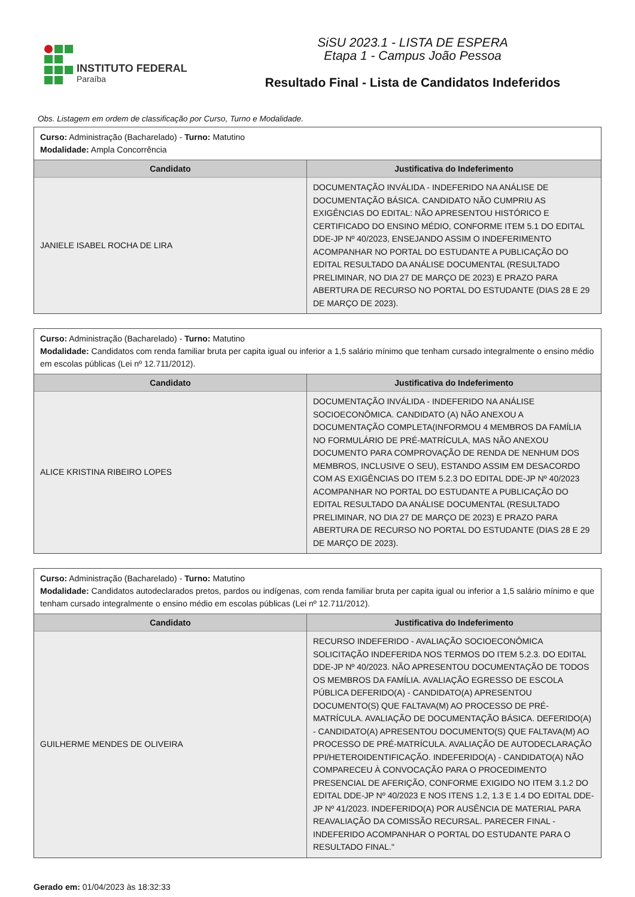INSTITUTO FEDERAL
Paraíba
SiSU 2023.1 - LISTA DE ESPERA
Etapa 1 - Campus João Pessoa
Resultado Final - Lista de Candidatos Indeferidos
Obs. Listagem em ordem de classificação por Curso, Turno e Modalidade.
Curso: Administração (Bacharelado) - Turno: Matutino
Modalidade: Ampla Concorrência
| Candidato | Justificativa do Indeferimento |
| --- | --- |
| JANIELE ISABEL ROCHA DE LIRA | DOCUMENTAÇÃO INVÁLIDA - INDEFERIDO NA ANÁLISE DE DOCUMENTAÇÃO BÁSICA. CANDIDATO NÃO CUMPRIU AS EXIGÊNCIAS DO EDITAL: NÃO APRESENTOU HISTÓRICO E CERTIFICADO DO ENSINO MÉDIO, CONFORME ITEM 5.1 DO EDITAL DDE-JP Nº 40/2023, ENSEJANDO ASSIM O INDEFERIMENTO ACOMPANHAR NO PORTAL DO ESTUDANTE A PUBLICAÇÃO DO EDITAL RESULTADO DA ANÁLISE DOCUMENTAL (RESULTADO PRELIMINAR, NO DIA 27 DE MARÇO DE 2023) E PRAZO PARA ABERTURA DE RECURSO NO PORTAL DO ESTUDANTE (DIAS 28 E 29 DE MARÇO DE 2023). |
Curso: Administração (Bacharelado) - Turno: Matutino
Modalidade: Candidatos com renda familiar bruta per capita igual ou inferior a 1,5 salário mínimo que tenham cursado integralmente o ensino médio em escolas públicas (Lei nº 12.711/2012).
| Candidato | Justificativa do Indeferimento |
| --- | --- |
| ALICE KRISTINA RIBEIRO LOPES | DOCUMENTAÇÃO INVÁLIDA - INDEFERIDO NA ANÁLISE SOCIOECONÔMICA. CANDIDATO (A) NÃO ANEXOU A DOCUMENTAÇÃO COMPLETA(INFORMOU 4 MEMBROS DA FAMÍLIA NO FORMULÁRIO DE PRÉ-MATRÍCULA, MAS NÃO ANEXOU DOCUMENTO PARA COMPROVAÇÃO DE RENDA DE NENHUM DOS MEMBROS, INCLUSIVE O SEU), ESTANDO ASSIM EM DESACORDO COM AS EXIGÊNCIAS DO ITEM 5.2.3 DO EDITAL DDE-JP Nº 40/2023 ACOMPANHAR NO PORTAL DO ESTUDANTE A PUBLICAÇÃO DO EDITAL RESULTADO DA ANÁLISE DOCUMENTAL (RESULTADO PRELIMINAR, NO DIA 27 DE MARÇO DE 2023) E PRAZO PARA ABERTURA DE RECURSO NO PORTAL DO ESTUDANTE (DIAS 28 E 29 DE MARÇO DE 2023). |
Curso: Administração (Bacharelado) - Turno: Matutino
Modalidade: Candidatos autodeclarados pretos, pardos ou indígenas, com renda familiar bruta per capita igual ou inferior a 1,5 salário mínimo e que tenham cursado integralmente o ensino médio em escolas públicas (Lei nº 12.711/2012).
| Candidato | Justificativa do Indeferimento |
| --- | --- |
| GUILHERME MENDES DE OLIVEIRA | RECURSO INDEFERIDO - AVALIAÇÃO SOCIOECONÔMICA SOLICITAÇÃO INDEFERIDA NOS TERMOS DO ITEM 5.2.3. DO EDITAL DDE-JP Nº 40/2023. NÃO APRESENTOU DOCUMENTAÇÃO DE TODOS OS MEMBROS DA FAMÍLIA. AVALIAÇÃO EGRESSO DE ESCOLA PÚBLICA DEFERIDO(A) - CANDIDATO(A) APRESENTOU DOCUMENTO(S) QUE FALTAVA(M) AO PROCESSO DE PRÉ-MATRÍCULA. AVALIAÇÃO DE DOCUMENTAÇÃO BÁSICA. DEFERIDO(A) - CANDIDATO(A) APRESENTOU DOCUMENTO(S) QUE FALTAVA(M) AO PROCESSO DE PRÉ-MATRÍCULA. AVALIAÇÃO DE AUTODECLARAÇÃO PPI/HETEROIDENTIFICAÇÃO. INDEFERIDO(A) - CANDIDATO(A) NÃO COMPARECEU À CONVOCAÇÃO PARA O PROCEDIMENTO PRESENCIAL DE AFERIÇÃO, CONFORME EXIGIDO NO ITEM 3.1.2 DO EDITAL DDE-JP Nº 40/2023 E NOS ITENS 1.2, 1.3 E 1.4 DO EDITAL DDE-JP Nº 41/2023. INDEFERIDO(A) POR AUSÊNCIA DE MATERIAL PARA REAVALIAÇÃO DA COMISSÃO RECURSAL. PARECER FINAL - INDEFERIDO ACOMPANHAR O PORTAL DO ESTUDANTE PARA O RESULTADO FINAL." |
Gerado em: 01/04/2023 às 18:32:33